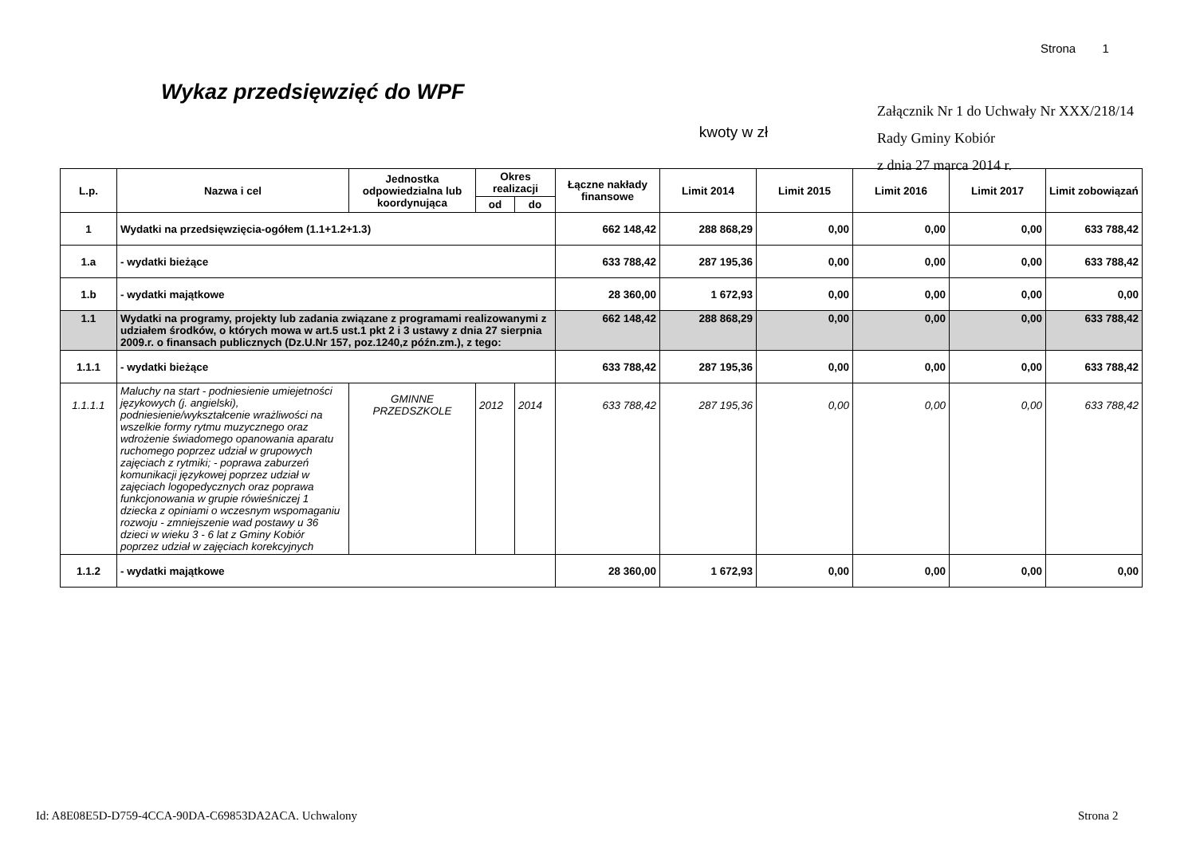Strona 1
Wykaz przedsięwzięć do WPF
Załącznik Nr 1 do Uchwały Nr XXX/218/14
Rady Gminy Kobiór
z dnia 27 marca 2014 r.
kwoty w zł
| L.p. | Nazwa i cel | Jednostka odpowiedzialna lub koordynująca | Okres realizacji | | Łączne nakłady finansowe | Limit 2014 | Limit 2015 | Limit 2016 | Limit 2017 | Limit zobowiązań |
| --- | --- | --- | --- | --- | --- | --- | --- | --- | --- | --- |
| | | | od | do | | | | | | |
| 1 | Wydatki na przedsięwzięcia-ogółem (1.1+1.2+1.3) | | | | 662 148,42 | 288 868,29 | 0,00 | 0,00 | 0,00 | 633 788,42 |
| 1.a | - wydatki bieżące | | | | 633 788,42 | 287 195,36 | 0,00 | 0,00 | 0,00 | 633 788,42 |
| 1.b | - wydatki majątkowe | | | | 28 360,00 | 1 672,93 | 0,00 | 0,00 | 0,00 | 0,00 |
| 1.1 | Wydatki na programy, projekty lub zadania związane z programami realizowanymi z udziałem środków, o których mowa w art.5 ust.1 pkt 2 i 3 ustawy z dnia 27 sierpnia 2009.r. o finansach publicznych (Dz.U.Nr 157, poz.1240,z późn.zm.), z tego: | | | | 662 148,42 | 288 868,29 | 0,00 | 0,00 | 0,00 | 633 788,42 |
| 1.1.1 | - wydatki bieżące | | | | 633 788,42 | 287 195,36 | 0,00 | 0,00 | 0,00 | 633 788,42 |
| 1.1.1.1 | Maluchy na start - podniesienie umiejetności językowych (j. angielski), podniesienie/wykształcenie wrażliwości na wszelkie formy rytmu muzycznego oraz wdrożenie świadomego opanowania aparatu ruchomego poprzez udział w grupowych zajęciach z rytmiki; - poprawa zaburzeń komunikacji językowej poprzez udział w zajęciach logopedycznych oraz poprawa funkcjonowania w grupie rówieśniczej 1 dziecka z opiniami o wczesnym wspomaganiu rozwoju - zmniejszenie wad postawy u 36 dzieci w wieku 3 - 6 lat z Gminy Kobiór poprzez udział w zajęciach korekcyjnych | GMINNE PRZEDSZKOLE | 2012 | 2014 | 633 788,42 | 287 195,36 | 0,00 | 0,00 | 0,00 | 633 788,42 |
| 1.1.2 | - wydatki majątkowe | | | | 28 360,00 | 1 672,93 | 0,00 | 0,00 | 0,00 | 0,00 |
Id: A8E08E5D-D759-4CCA-90DA-C69853DA2ACA. Uchwalony
Strona 2